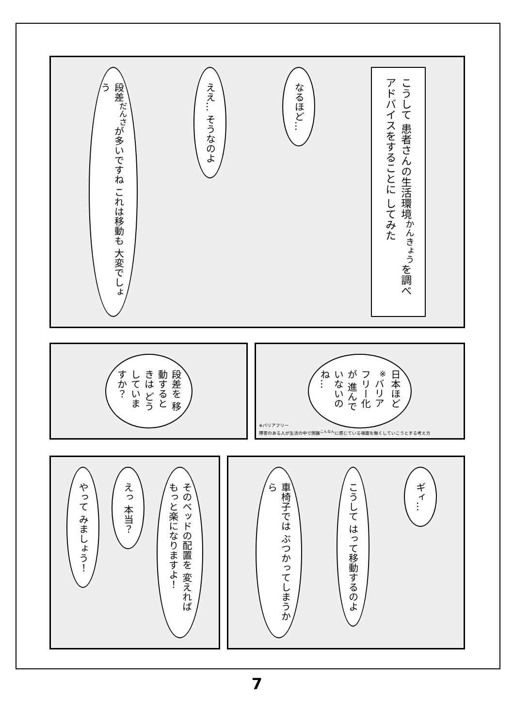こうして 患者さんの生活環境<sup>かんきょう</sup>を調べ アドバイスをすることに してみた
なるほど…
ええ… そうなのよ
段差<sup>だんさ</sup>が多いですね これは移動も 大変でしょう
段差を 移動するときは どうしていますか？
日本ほど <sup>※</sup>バリアフリー化が 進んでいないのね…
※バリアフリー
障害のある人が生活の中で困難<sup>こんなん</sup>に感じている場面を無くしていこうとする考え方
そのベッドの配置を 変えれば もっと楽になりますよ！
えっ 本当？
やって みましょう！
ギィ…
こうして はって移動するのよ
車椅子では ぶつかってしまうから
7